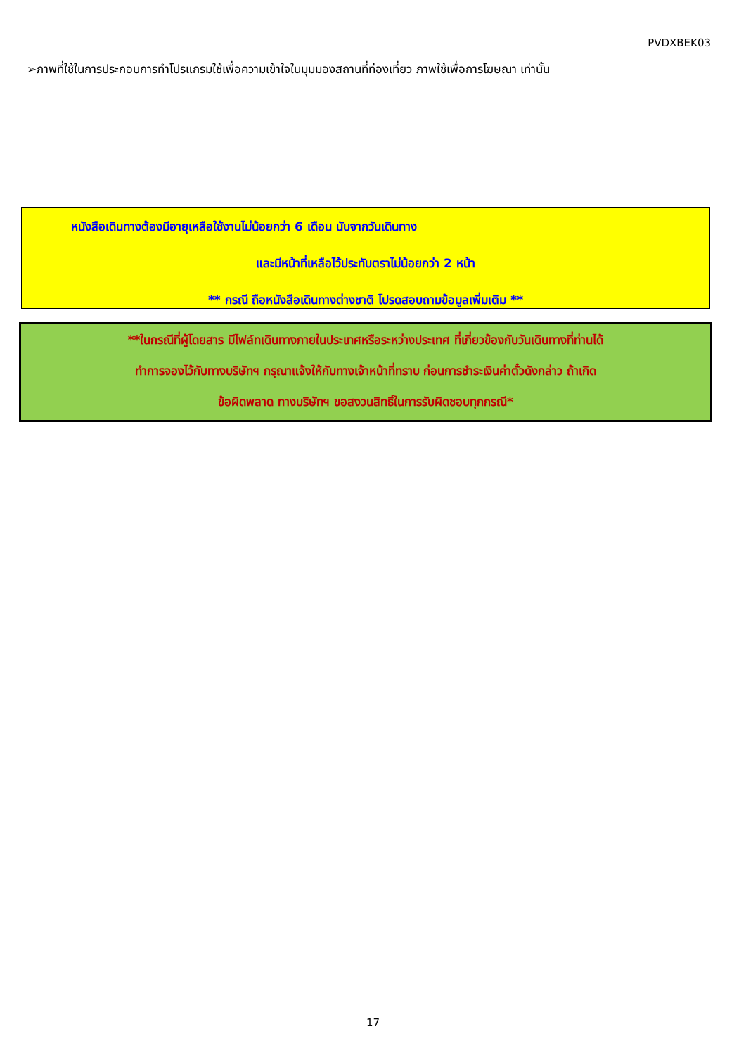PVDXBEK03
➢ภาพที่ใช้ในการประกอบการทำโปรแกรมใช้เพื่อความเข้าใจในมุมมองสถานที่ท่องเที่ยว ภาพใช้เพื่อการโฆษณา เท่านั้น
หนังสือเดินทางต้องมีอายุเหลือใช้งานไม่น้อยกว่า 6 เดือน นับจากวันเดินทาง
และมีหน้าที่เหลือไว้ประทับตราไม่น้อยกว่า 2 หน้า
** กรณี ถือหนังสือเดินทางต่างชาติ โปรดสอบถามข้อมูลเพิ่มเติม **
**ในกรณีที่ผู้โดยสาร มีไฟล์ทเดินทางภายในประเทศหรือระหว่างประเทศ ที่เกี่ยวข้องกับวันเดินทางที่ท่านได้
ทำการจองไว้กับทางบริษัทฯ กรุณาแจ้งให้กับทางเจ้าหน้าที่ทราบ ก่อนการชำระเงินค่าตั๋วดังกล่าว ถ้าเกิด
ข้อผิดพลาด ทางบริษัทฯ ขอสงวนสิทธิ์ในการรับผิดชอบทุกกรณี*
17